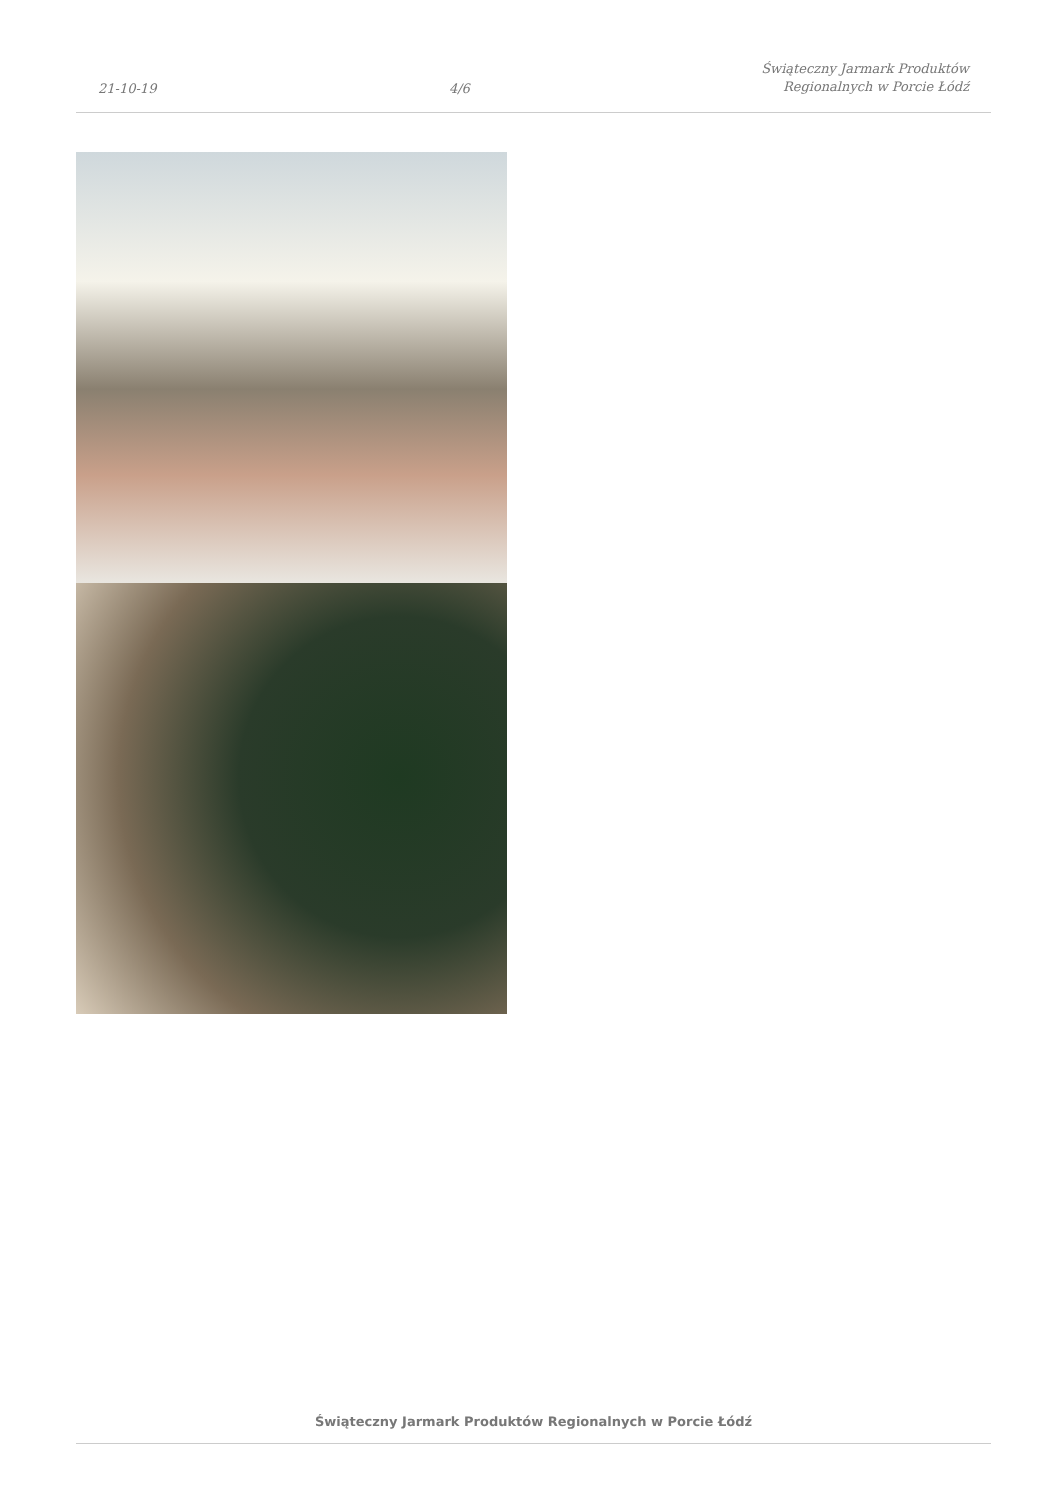21-10-19
4/6
Świąteczny Jarmark Produktów
Regionalnych w Porcie Łódź
Świąteczny Jarmark Produktów Regionalnych w Porcie Łódź